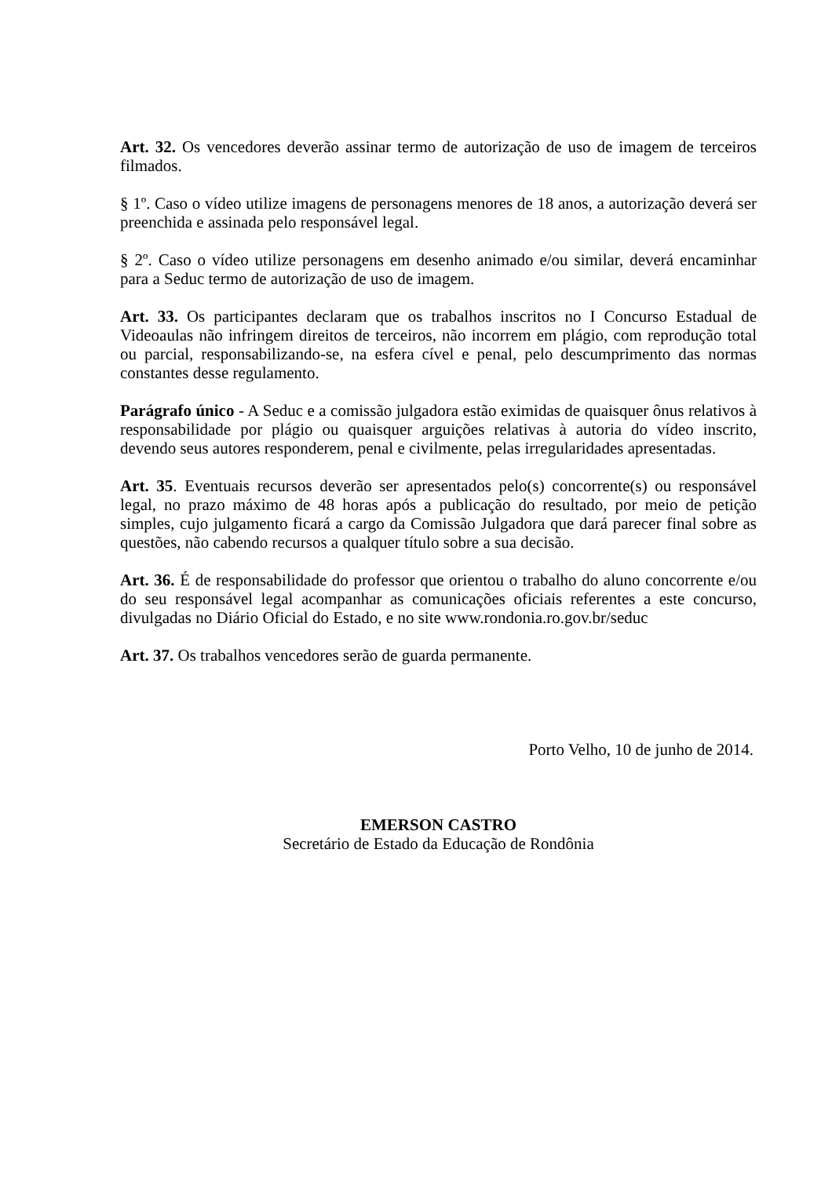Art. 32. Os vencedores deverão assinar termo de autorização de uso de imagem de terceiros filmados.
§ 1º. Caso o vídeo utilize imagens de personagens menores de 18 anos, a autorização deverá ser preenchida e assinada pelo responsável legal.
§ 2º. Caso o vídeo utilize personagens em desenho animado e/ou similar, deverá encaminhar para a Seduc termo de autorização de uso de imagem.
Art. 33. Os participantes declaram que os trabalhos inscritos no I Concurso Estadual de Videoaulas não infringem direitos de terceiros, não incorrem em plágio, com reprodução total ou parcial, responsabilizando-se, na esfera cível e penal, pelo descumprimento das normas constantes desse regulamento.
Parágrafo único - A Seduc e a comissão julgadora estão eximidas de quaisquer ônus relativos à responsabilidade por plágio ou quaisquer arguições relativas à autoria do vídeo inscrito, devendo seus autores responderem, penal e civilmente, pelas irregularidades apresentadas.
Art. 35. Eventuais recursos deverão ser apresentados pelo(s) concorrente(s) ou responsável legal, no prazo máximo de 48 horas após a publicação do resultado, por meio de petição simples, cujo julgamento ficará a cargo da Comissão Julgadora que dará parecer final sobre as questões, não cabendo recursos a qualquer título sobre a sua decisão.
Art. 36. É de responsabilidade do professor que orientou o trabalho do aluno concorrente e/ou do seu responsável legal acompanhar as comunicações oficiais referentes a este concurso, divulgadas no Diário Oficial do Estado, e no site www.rondonia.ro.gov.br/seduc
Art. 37. Os trabalhos vencedores serão de guarda permanente.
Porto Velho, 10 de junho de 2014.
EMERSON CASTRO
Secretário de Estado da Educação de Rondônia